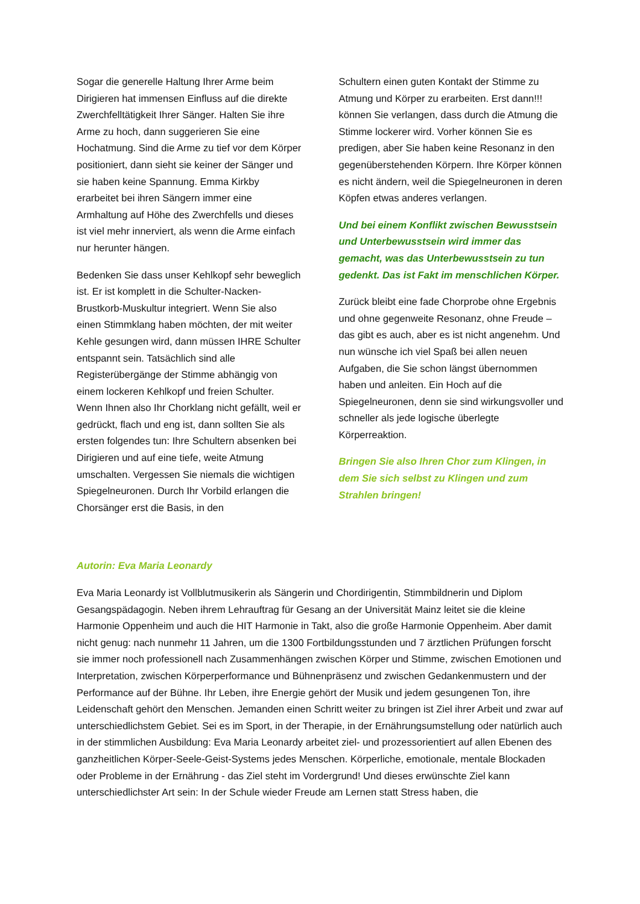Sogar die generelle Haltung Ihrer Arme beim Dirigieren hat immensen Einfluss auf die direkte Zwerchfelltätigkeit Ihrer Sänger. Halten Sie ihre Arme zu hoch, dann suggerieren Sie eine Hochatmung. Sind die Arme zu tief vor dem Körper positioniert, dann sieht sie keiner der Sänger und sie haben keine Spannung. Emma Kirkby erarbeitet bei ihren Sängern immer eine Armhaltung auf Höhe des Zwerchfells und dieses ist viel mehr innerviert, als wenn die Arme einfach nur herunter hängen.
Bedenken Sie dass unser Kehlkopf sehr beweglich ist. Er ist komplett in die Schulter-Nacken-Brustkorb-Muskultur integriert. Wenn Sie also einen Stimmklang haben möchten, der mit weiter Kehle gesungen wird, dann müssen IHRE Schulter entspannt sein. Tatsächlich sind alle Registerübergänge der Stimme abhängig von einem lockeren Kehlkopf und freien Schulter. Wenn Ihnen also Ihr Chorklang nicht gefällt, weil er gedrückt, flach und eng ist, dann sollten Sie als ersten folgendes tun: Ihre Schultern absenken bei Dirigieren und auf eine tiefe, weite Atmung umschalten. Vergessen Sie niemals die wichtigen Spiegelneuronen. Durch Ihr Vorbild erlangen die Chorsänger erst die Basis, in den
Schultern einen guten Kontakt der Stimme zu Atmung und Körper zu erarbeiten. Erst dann!!! können Sie verlangen, dass durch die Atmung die Stimme lockerer wird. Vorher können Sie es predigen, aber Sie haben keine Resonanz in den gegenüberstehenden Körpern. Ihre Körper können es nicht ändern, weil die Spiegelneuronen in deren Köpfen etwas anderes verlangen.
Und bei einem Konflikt zwischen Bewusstsein und Unterbewusstsein wird immer das gemacht, was das Unterbewusstsein zu tun gedenkt. Das ist Fakt im menschlichen Körper.
Zurück bleibt eine fade Chorprobe ohne Ergebnis und ohne gegenweite Resonanz, ohne Freude – das gibt es auch, aber es ist nicht angenehm. Und nun wünsche ich viel Spaß bei allen neuen Aufgaben, die Sie schon längst übernommen haben und anleiten. Ein Hoch auf die Spiegelneuronen, denn sie sind wirkungsvoller und schneller als jede logische überlegte Körperreaktion.
Bringen Sie also Ihren Chor zum Klingen, in dem Sie sich selbst zu Klingen und zum Strahlen bringen!
Autorin: Eva Maria Leonardy
Eva Maria Leonardy ist Vollblutmusikerin als Sängerin und Chordirigentin, Stimmbildnerin und Diplom Gesangspädagogin. Neben ihrem Lehrauftrag für Gesang an der Universität Mainz leitet sie die kleine Harmonie Oppenheim und auch die HIT Harmonie in Takt, also die große Harmonie Oppenheim. Aber damit nicht genug: nach nunmehr 11 Jahren, um die 1300 Fortbildungsstunden und 7 ärztlichen Prüfungen forscht sie immer noch professionell nach Zusammenhängen zwischen Körper und Stimme, zwischen Emotionen und Interpretation, zwischen Körperperformance und Bühnenpräsenz und zwischen Gedankenmustern und der Performance auf der Bühne. Ihr Leben, ihre Energie gehört der Musik und jedem gesungenen Ton, ihre Leidenschaft gehört den Menschen. Jemanden einen Schritt weiter zu bringen ist Ziel ihrer Arbeit und zwar auf unterschiedlichstem Gebiet. Sei es im Sport, in der Therapie, in der Ernährungsumstellung oder natürlich auch in der stimmlichen Ausbildung: Eva Maria Leonardy arbeitet ziel- und prozessorientiert auf allen Ebenen des ganzheitlichen Körper-Seele-Geist-Systems jedes Menschen. Körperliche, emotionale, mentale Blockaden oder Probleme in der Ernährung - das Ziel steht im Vordergrund! Und dieses erwünschte Ziel kann unterschiedlichster Art sein: In der Schule wieder Freude am Lernen statt Stress haben, die